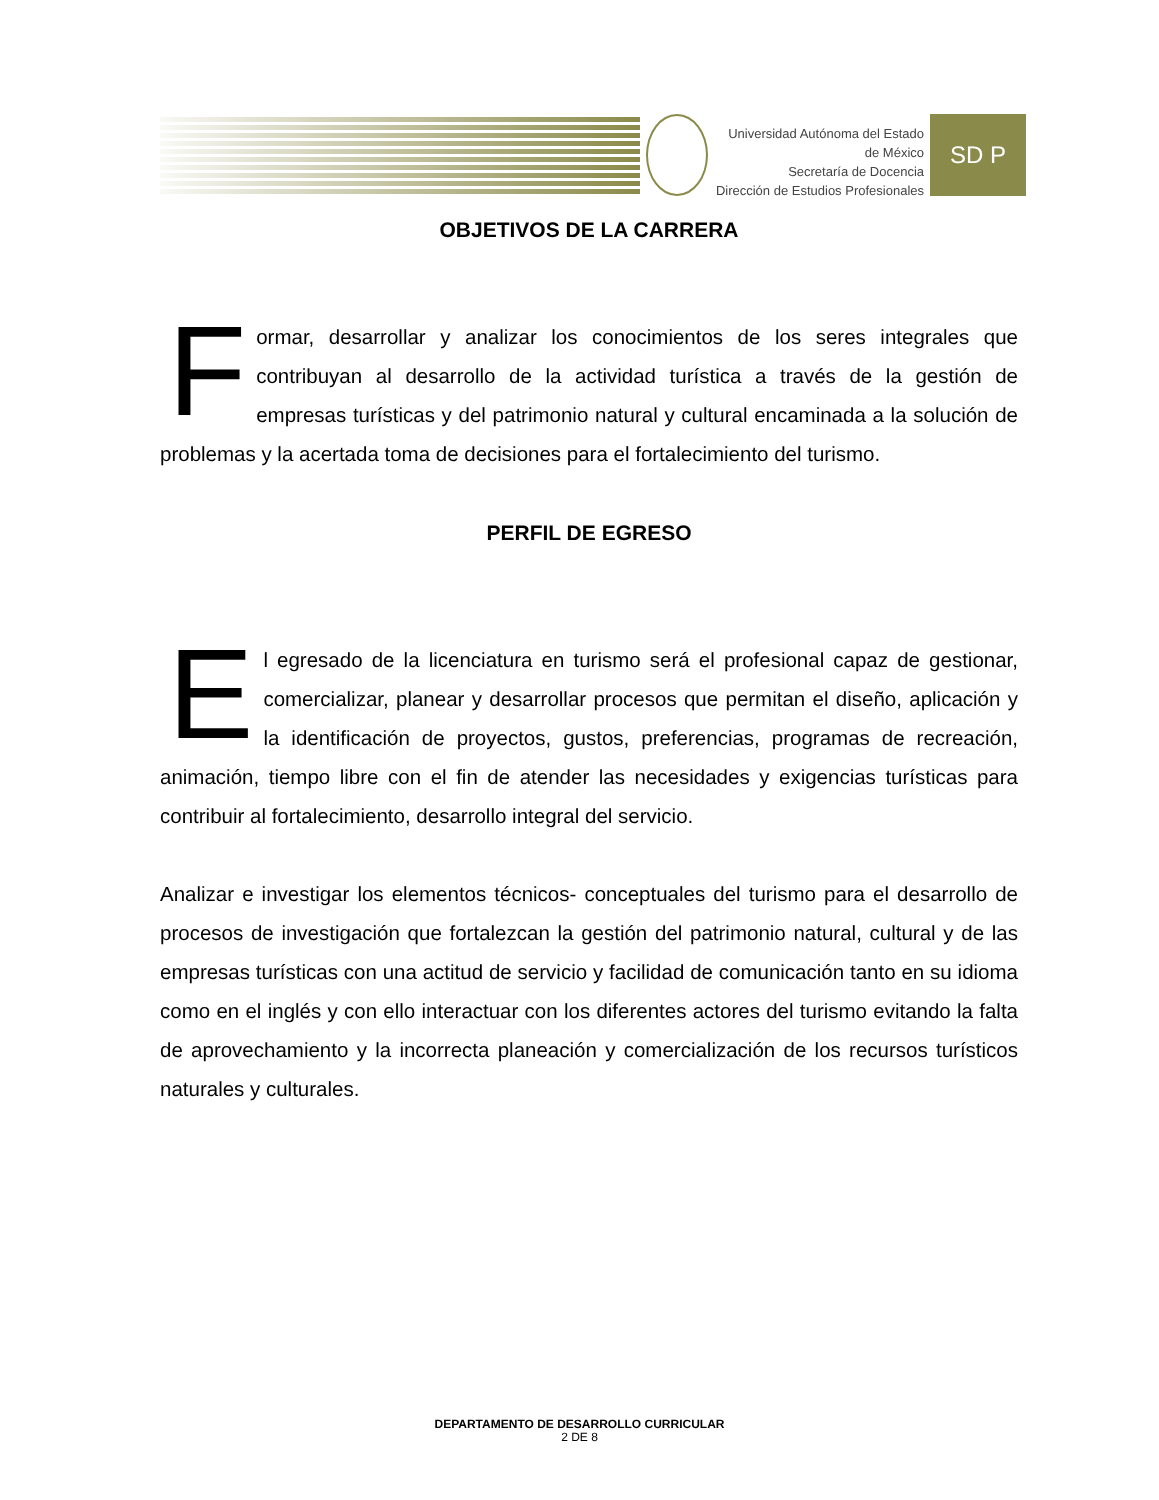Universidad Autónoma del Estado de México
Secretaría de Docencia
Dirección de Estudios Profesionales
SD P
OBJETIVOS DE LA CARRERA
Formar, desarrollar y analizar los conocimientos de los seres integrales que contribuyan al desarrollo de la actividad turística a través de la gestión de empresas turísticas y del patrimonio natural y cultural encaminada a la solución de problemas y la acertada toma de decisiones para el fortalecimiento del turismo.
PERFIL DE EGRESO
El egresado de la licenciatura en turismo será el profesional capaz de gestionar, comercializar, planear y desarrollar procesos que permitan el diseño, aplicación y la identificación de proyectos, gustos, preferencias, programas de recreación, animación, tiempo libre con el fin de atender las necesidades y exigencias turísticas para contribuir al fortalecimiento, desarrollo integral del servicio.
Analizar e investigar los elementos técnicos- conceptuales del turismo para el desarrollo de procesos de investigación que fortalezcan la gestión del patrimonio natural, cultural y de las empresas turísticas con una actitud de servicio y facilidad de comunicación tanto en su idioma como en el inglés y con ello interactuar con los diferentes actores del turismo evitando la falta de aprovechamiento y la incorrecta planeación y comercialización de los recursos turísticos naturales y culturales.
DEPARTAMENTO DE DESARROLLO CURRICULAR
2 DE 8